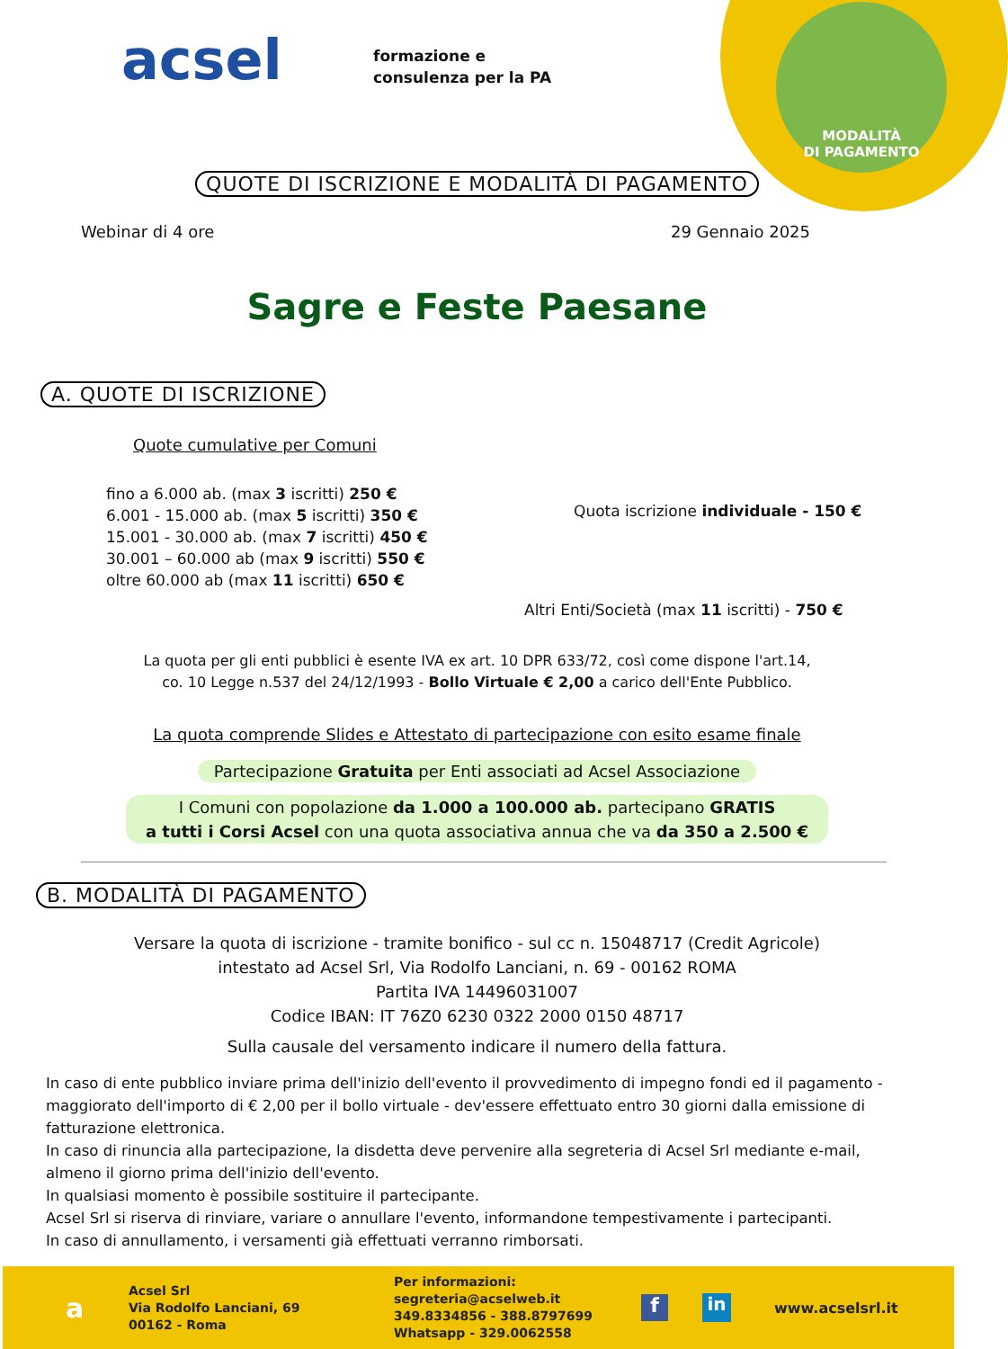MODALITÀ
DI PAGAMENTO
acsel
formazione e
consulenza per la PA
QUOTE DI ISCRIZIONE E MODALITÀ DI PAGAMENTO
Webinar di 4 ore 29 Gennaio 2025
Sagre e Feste Paesane
A. QUOTE DI ISCRIZIONE
Quote cumulative per Comuni
fino a 6.000 ab. (max 3 iscritti) 250 €
6.001 - 15.000 ab. (max 5 iscritti) 350 €
15.001 - 30.000 ab. (max 7 iscritti) 450 €
30.001 – 60.000 ab (max 9 iscritti) 550 €
oltre 60.000 ab (max 11 iscritti) 650 €
Quota iscrizione individuale - 150 €
Altri Enti/Società (max 11 iscritti) - 750 €
La quota per gli enti pubblici è esente IVA ex art. 10 DPR 633/72, così come dispone l'art.14,
co. 10 Legge n.537 del 24/12/1993 - Bollo Virtuale € 2,00 a carico dell'Ente Pubblico.
La quota comprende Slides e Attestato di partecipazione con esito esame finale
Partecipazione Gratuita per Enti associati ad Acsel Associazione
I Comuni con popolazione da 1.000 a 100.000 ab. partecipano GRATIS
a tutti i Corsi Acsel con una quota associativa annua che va da 350 a 2.500 €
B. MODALITÀ DI PAGAMENTO
Versare la quota di iscrizione - tramite bonifico - sul cc n. 15048717 (Credit Agricole)
intestato ad Acsel Srl, Via Rodolfo Lanciani, n. 69 - 00162 ROMA
Partita IVA 14496031007
Codice IBAN: IT 76Z0 6230 0322 2000 0150 48717
Sulla causale del versamento indicare il numero della fattura.
In caso di ente pubblico inviare prima dell'inizio dell'evento il provvedimento di impegno fondi ed il pagamento - maggiorato dell'importo di € 2,00 per il bollo virtuale - dev'essere effettuato entro 30 giorni dalla emissione di fatturazione elettronica.
In caso di rinuncia alla partecipazione, la disdetta deve pervenire alla segreteria di Acsel Srl mediante e-mail, almeno il giorno prima dell'inizio dell'evento.
In qualsiasi momento è possibile sostituire il partecipante.
Acsel Srl si riserva di rinviare, variare o annullare l'evento, informandone tempestivamente i partecipanti.
In caso di annullamento, i versamenti già effettuati verranno rimborsati.
a
Acsel Srl
Via Rodolfo Lanciani, 69
00162 - Roma
Per informazioni:
segreteria@acselweb.it
349.8334856 - 388.8797699
Whatsapp - 329.0062558
f
in
www.acselsrl.it